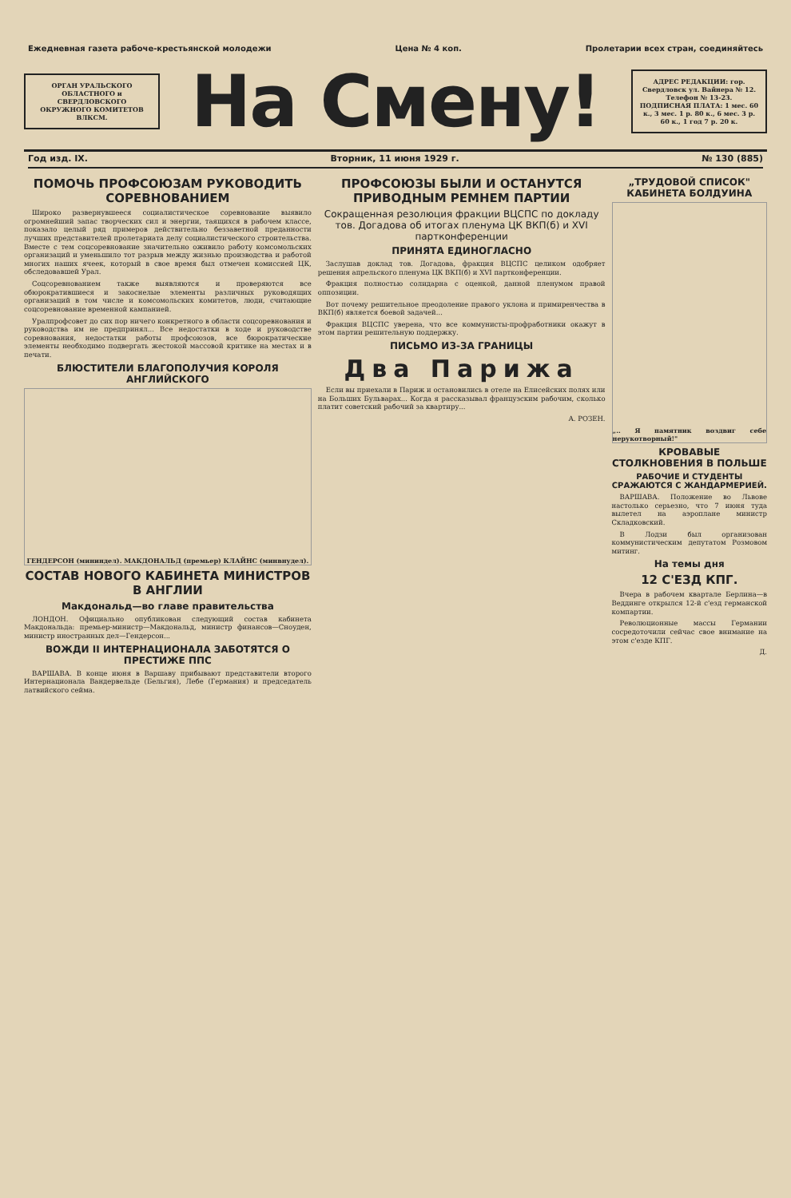Ежедневная газета рабоче-крестьянской молодежи Цена № 4 коп. Пролетарии всех стран, соединяйтесь
ОРГАН УРАЛЬСКОГО ОБЛАСТНОГО и СВЕРДЛОВСКОГО ОКРУЖНОГО КОМИТЕТОВ ВЛКСМ.
На Смену!
АДРЕС РЕДАКЦИИ: гор. Свердловск ул. Вайнера № 12. Телефон № 13-23.
ПОДПИСНАЯ ПЛАТА: 1 мес. 60 к., 3 мес. 1 р. 80 к., 6 мес. 3 р. 60 к., 1 год 7 р. 20 к.
Год изд. IX. Вторник, 11 июня 1929 г. № 130 (885)
ПОМОЧЬ ПРОФСОЮЗАМ РУКОВОДИТЬ СОРЕВНОВАНИЕМ
Широко развернувшееся социалистическое соревнование выявило огромнейший запас творческих сил и энергии, таящихся в рабочем классе, показало целый ряд примеров действительно беззаветной преданности лучших представителей пролетариата делу социалистического строительства. Вместе с тем соцсоревнование значительно оживило работу комсомольских организаций и уменьшило тот разрыв между жизнью производства и работой многих наших ячеек, который в свое время был отмечен комиссией ЦК, обследовавшей Урал.
Соцсоревнованием также выявляются и проверяются все обюрократившиеся и закоснелые элементы различных руководящих организаций в том числе и комсомольских комитетов, люди, считающие соцсоревнование временной кампанией.
Уралпрофсовет до сих пор ничего конкретного в области соцсоревнования и руководства им не предпринял... Все недостатки в ходе и руководстве соревнования, недостатки работы профсоюзов, все бюрократические элементы необходимо подвергать жестокой массовой критике на местах и в печати.
БЛЮСТИТЕЛИ БЛАГОПОЛУЧИЯ КОРОЛЯ АНГЛИЙСКОГО
ГЕНДЕРСОН (мининдел). МАКДОНАЛЬД (премьер) КЛАЙНС (минвнудел).
СОСТАВ НОВОГО КАБИНЕТА МИНИСТРОВ В АНГЛИИ
Макдональд—во главе правительства
ЛОНДОН. Официально опубликован следующий состав кабинета Макдональда: премьер-министр—Макдональд, министр финансов—Сноуден, министр иностранных дел—Гендерсон...
ВОЖДИ II ИНТЕРНАЦИОНАЛА ЗАБОТЯТСЯ О ПРЕСТИЖЕ ППС
ВАРШАВА. В конце июня в Варшаву прибывают представители второго Интернационала Вандервельде (Бельгия), Лебе (Германия) и председатель латвийского сейма.
ПРОФСОЮЗЫ БЫЛИ И ОСТАНУТСЯ ПРИВОДНЫМ РЕМНЕМ ПАРТИИ
Сокращенная резолюция фракции ВЦСПС по докладу тов. Догадова об итогах пленума ЦК ВКП(б) и XVI партконференции
ПРИНЯТА ЕДИНОГЛАСНО
Заслушав доклад тов. Догадова, фракция ВЦСПС целиком одобряет решения апрельского пленума ЦК ВКП(б) и XVI партконференции.
Фракция полностью солидарна с оценкой, данной пленумом правой оппозиции.
Вот почему решительное преодоление правого уклона и примиренчества в ВКП(б) является боевой задачей...
Фракция ВЦСПС уверена, что все коммунисты-профработники окажут в этом партии решительную поддержку.
ПИСЬМО ИЗ-ЗА ГРАНИЦЫ
Два Парижа
Если вы приехали в Париж и остановились в отеле на Елисейских полях или на Больших Бульварах... Когда я рассказывал французским рабочим, сколько платит советский рабочий за квартиру...
А. РОЗЕН.
„ТРУДОВОЙ СПИСОК" КАБИНЕТА БОЛДУИНА
„.. Я памятник воздвиг себе нерукотворный!"
КРОВАВЫЕ СТОЛКНОВЕНИЯ В ПОЛЬШЕ
РАБОЧИЕ И СТУДЕНТЫ СРАЖАЮТСЯ С ЖАНДАРМЕРИЕЙ.
ВАРШАВА. Положение во Львове настолько серьезно, что 7 июня туда вылетел на аэроплане министр Складковский.
В Лодзи был организован коммунистическим депутатом Розмовом митинг.
На темы дня
12 С'ЕЗД КПГ.
Вчера в рабочем квартале Берлина—в Веддинге открылся 12-й с'езд германской компартии.
Революционные массы Германии сосредоточили сейчас свое внимание на этом с'езде КПГ.
Д.